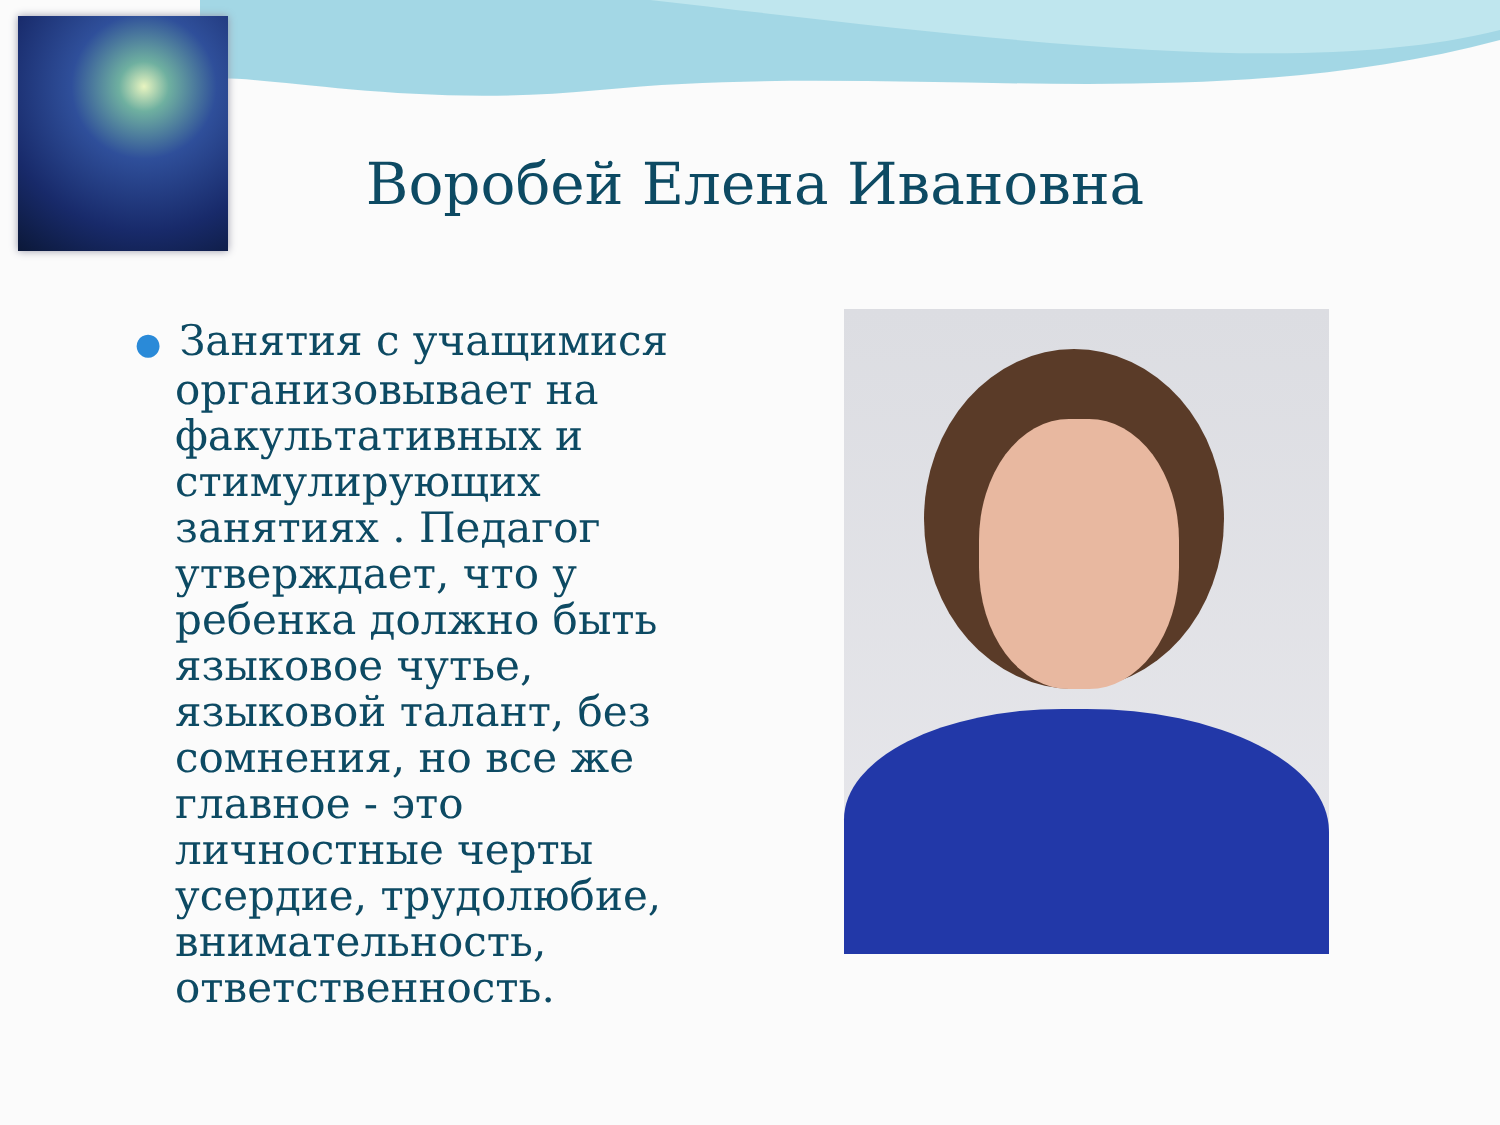Воробей Елена Ивановна
● Занятия с учащимися организовывает на факультативных и стимулирующих занятиях . Педагог утверждает, что у ребенка должно быть языковое чутье, языковой талант, без сомнения, но все же главное - это личностные черты усердие, трудолюбие, внимательность, ответственность.